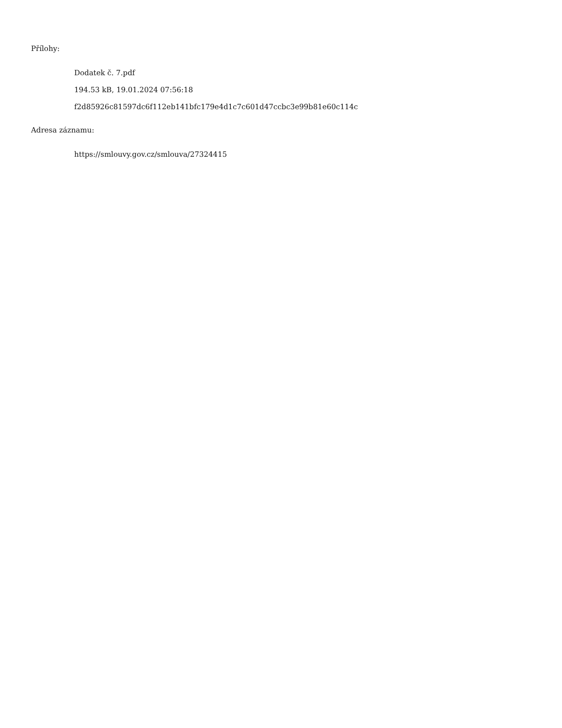Přílohy:
Dodatek č. 7.pdf
194.53 kB, 19.01.2024 07:56:18
f2d85926c81597dc6f112eb141bfc179e4d1c7c601d47ccbc3e99b81e60c114c
Adresa záznamu:
https://smlouvy.gov.cz/smlouva/27324415